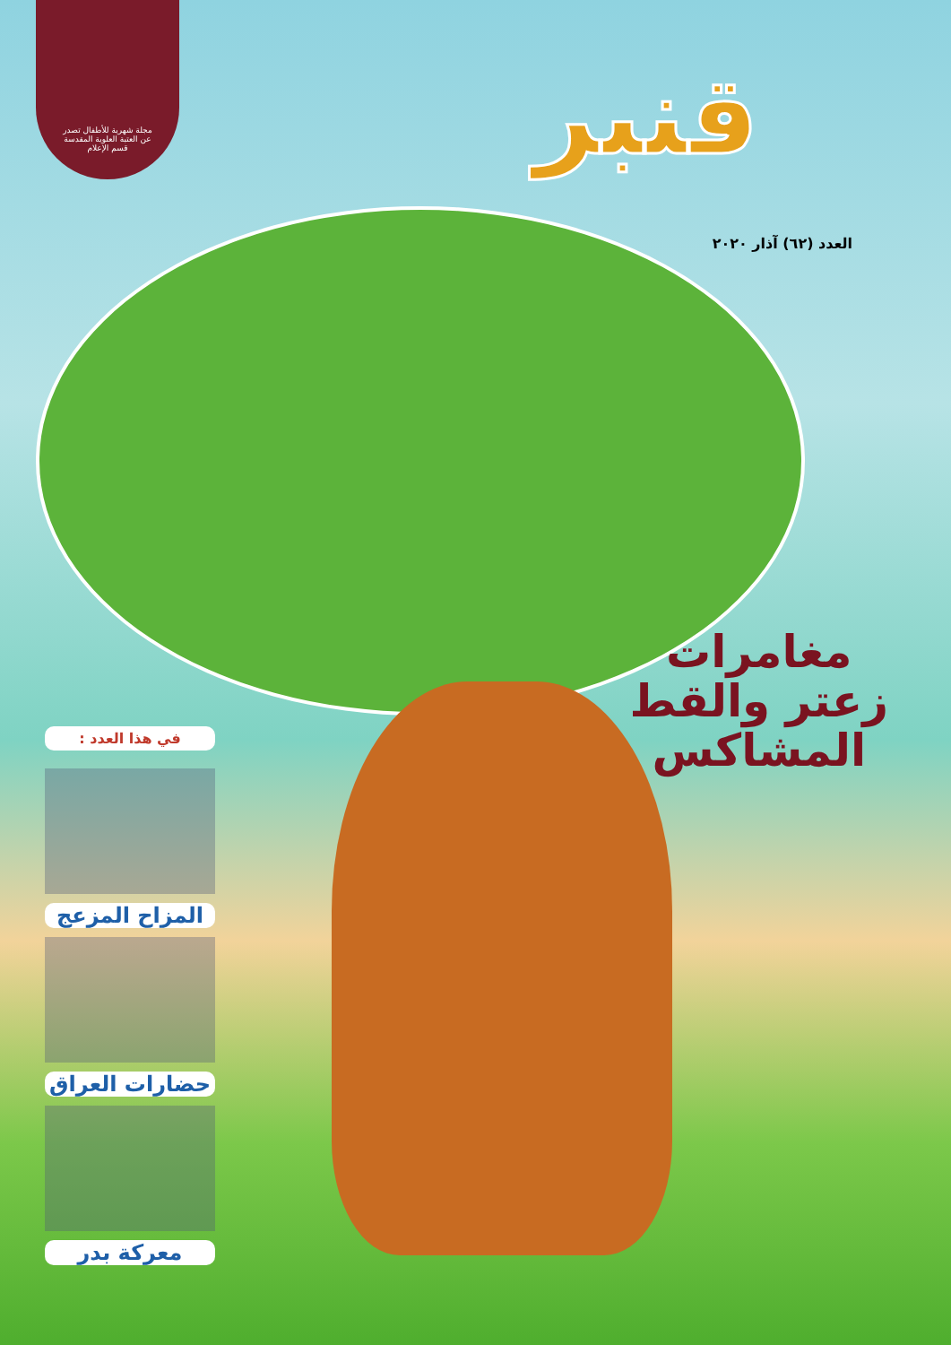مجلة شهرية للأطفال تصدر
عن العتبة العلوية المقدسة
قسم الإعلام
قنبر
العدد (٦٢) آذار ٢٠٢٠
مغامرات
زعتر والقط
المشاكس
في هذا العدد :
المزاح المزعج
حضارات العراق
معركة بدر